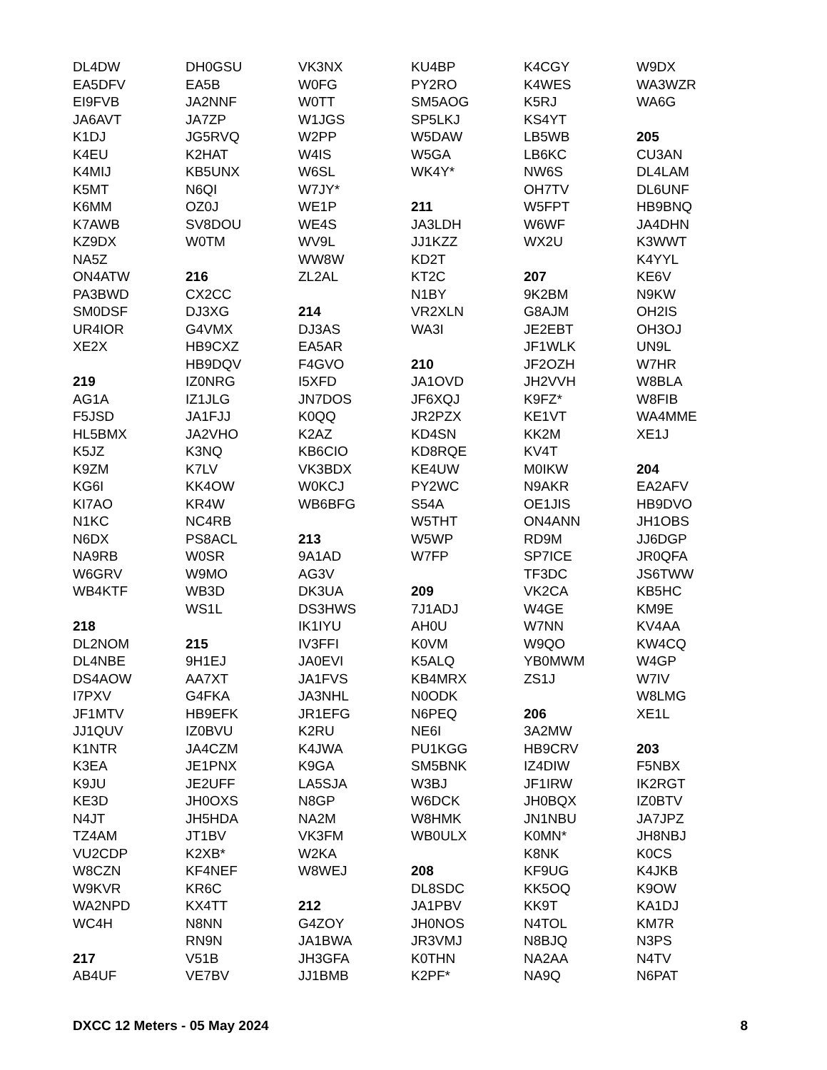DL4DW
EA5DFV
EI9FVB
JA6AVT
K1DJ
K4EU
K4MIJ
K5MT
K6MM
K7AWB
KZ9DX
NA5Z
ON4ATW
PA3BWD
SM0DSF
UR4IOR
XE2X
219
AG1A
F5JSD
HL5BMX
K5JZ
K9ZM
KG6I
KI7AO
N1KC
N6DX
NA9RB
W6GRV
WB4KTF
218
DL2NOM
DL4NBE
DS4AOW
I7PXV
JF1MTV
JJ1QUV
K1NTR
K3EA
K9JU
KE3D
N4JT
TZ4AM
VU2CDP
W8CZN
W9KVR
WA2NPD
WC4H
217
AB4UF
DH0GSU
EA5B
JA2NNF
JA7ZP
JG5RVQ
K2HAT
KB5UNX
N6QI
OZ0J
SV8DOU
W0TM
216
CX2CC
DJ3XG
G4VMX
HB9CXZ
HB9DQV
IZ0NRG
IZ1JLG
JA1FJJ
JA2VHO
K3NQ
K7LV
KK4OW
KR4W
NC4RB
PS8ACL
W0SR
W9MO
WB3D
WS1L
215
9H1EJ
AA7XT
G4FKA
HB9EFK
IZ0BVU
JA4CZM
JE1PNX
JE2UFF
JH0OXS
JH5HDA
JT1BV
K2XB*
KF4NEF
KR6C
KX4TT
N8NN
RN9N
V51B
VE7BV
VK3NX
W0FG
W0TT
W1JGS
W2PP
W4IS
W6SL
W7JY*
WE1P
WE4S
WV9L
WW8W
ZL2AL
214
DJ3AS
EA5AR
F4GVO
I5XFD
JN7DOS
K0QQ
K2AZ
KB6CIO
VK3BDX
W0KCJ
WB6BFG
213
9A1AD
AG3V
DK3UA
DS3HWS
IK1IYU
IV3FFI
JA0EVI
JA1FVS
JA3NHL
JR1EFG
K2RU
K4JWA
K9GA
LA5SJA
N8GP
NA2M
VK3FM
W2KA
W8WEJ
212
G4ZOY
JA1BWA
JH3GFA
JJ1BMB
KU4BP
PY2RO
SM5AOG
SP5LKJ
W5DAW
W5GA
WK4Y*
211
JA3LDH
JJ1KZZ
KD2T
KT2C
N1BY
VR2XLN
WA3I
210
JA1OVD
JF6XQJ
JR2PZX
KD4SN
KD8RQE
KE4UW
PY2WC
S54A
W5THT
W5WP
W7FP
209
7J1ADJ
AH0U
K0VM
K5ALQ
KB4MRX
N0ODK
N6PEQ
NE6I
PU1KGG
SM5BNK
W3BJ
W6DCK
W8HMK
WB0ULX
208
DL8SDC
JA1PBV
JH0NOS
JR3VMJ
K0THN
K2PF*
K4CGY
K4WES
K5RJ
KS4YT
LB5WB
LB6KC
NW6S
OH7TV
W5FPT
W6WF
WX2U
207
9K2BM
G8AJM
JE2EBT
JF1WLK
JF2OZH
JH2VVH
K9FZ*
KE1VT
KK2M
KV4T
M0IKW
N9AKR
OE1JIS
ON4ANN
RD9M
SP7ICE
TF3DC
VK2CA
W4GE
W7NN
W9QO
YB0MWM
ZS1J
206
3A2MW
HB9CRV
IZ4DIW
JF1IRW
JH0BQX
JN1NBU
K0MN*
K8NK
KF9UG
KK5OQ
KK9T
N4TOL
N8BJQ
NA2AA
NA9Q
W9DX
WA3WZR
WA6G
205
CU3AN
DL4LAM
DL6UNF
HB9BNQ
JA4DHN
K3WWT
K4YYL
KE6V
N9KW
OH2IS
OH3OJ
UN9L
W7HR
W8BLA
W8FIB
WA4MME
XE1J
204
EA2AFV
HB9DVO
JH1OBS
JJ6DGP
JR0QFA
JS6TWW
KB5HC
KM9E
KV4AA
KW4CQ
W4GP
W7IV
W8LMG
XE1L
203
F5NBX
IK2RGT
IZ0BTV
JA7JPZ
JH8NBJ
K0CS
K4JKB
K9OW
KA1DJ
KM7R
N3PS
N4TV
N6PAT
DXCC 12 Meters - 05 May 2024 8